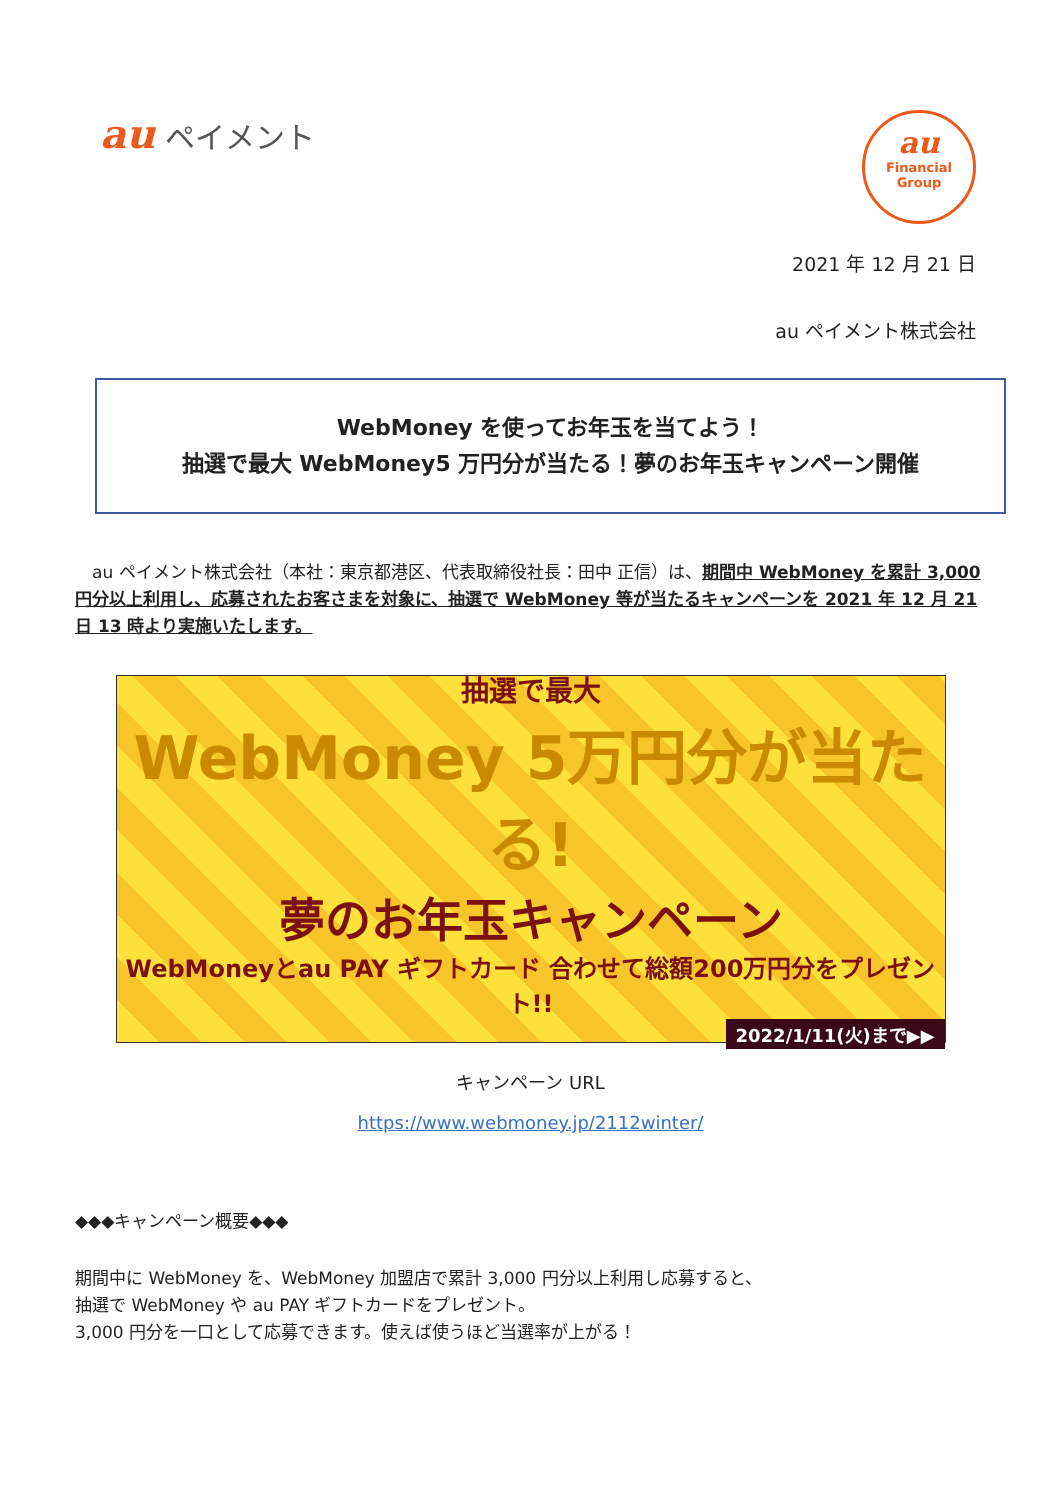au ペイメント
au
Financial
Group
2021 年 12 月 21 日
au ペイメント株式会社
WebMoney を使ってお年玉を当てよう！
抽選で最大 WebMoney5 万円分が当たる！夢のお年玉キャンペーン開催
　au ペイメント株式会社（本社：東京都港区、代表取締役社長：田中 正信）は、期間中 WebMoney を累計 3,000 円分以上利用し、応募されたお客さまを対象に、抽選で WebMoney 等が当たるキャンペーンを 2021 年 12 月 21 日 13 時より実施いたします。
抽選で最大
WebMoney 5万円分が当たる!
夢のお年玉キャンペーン
WebMoneyとau PAY ギフトカード 合わせて総額200万円分をプレゼント!!
2022/1/11(火)まで▶▶
キャンペーン URL
https://www.webmoney.jp/2112winter/
◆◆◆キャンペーン概要◆◆◆
期間中に WebMoney を、WebMoney 加盟店で累計 3,000 円分以上利用し応募すると、
抽選で WebMoney や au PAY ギフトカードをプレゼント。
3,000 円分を一口として応募できます。使えば使うほど当選率が上がる！